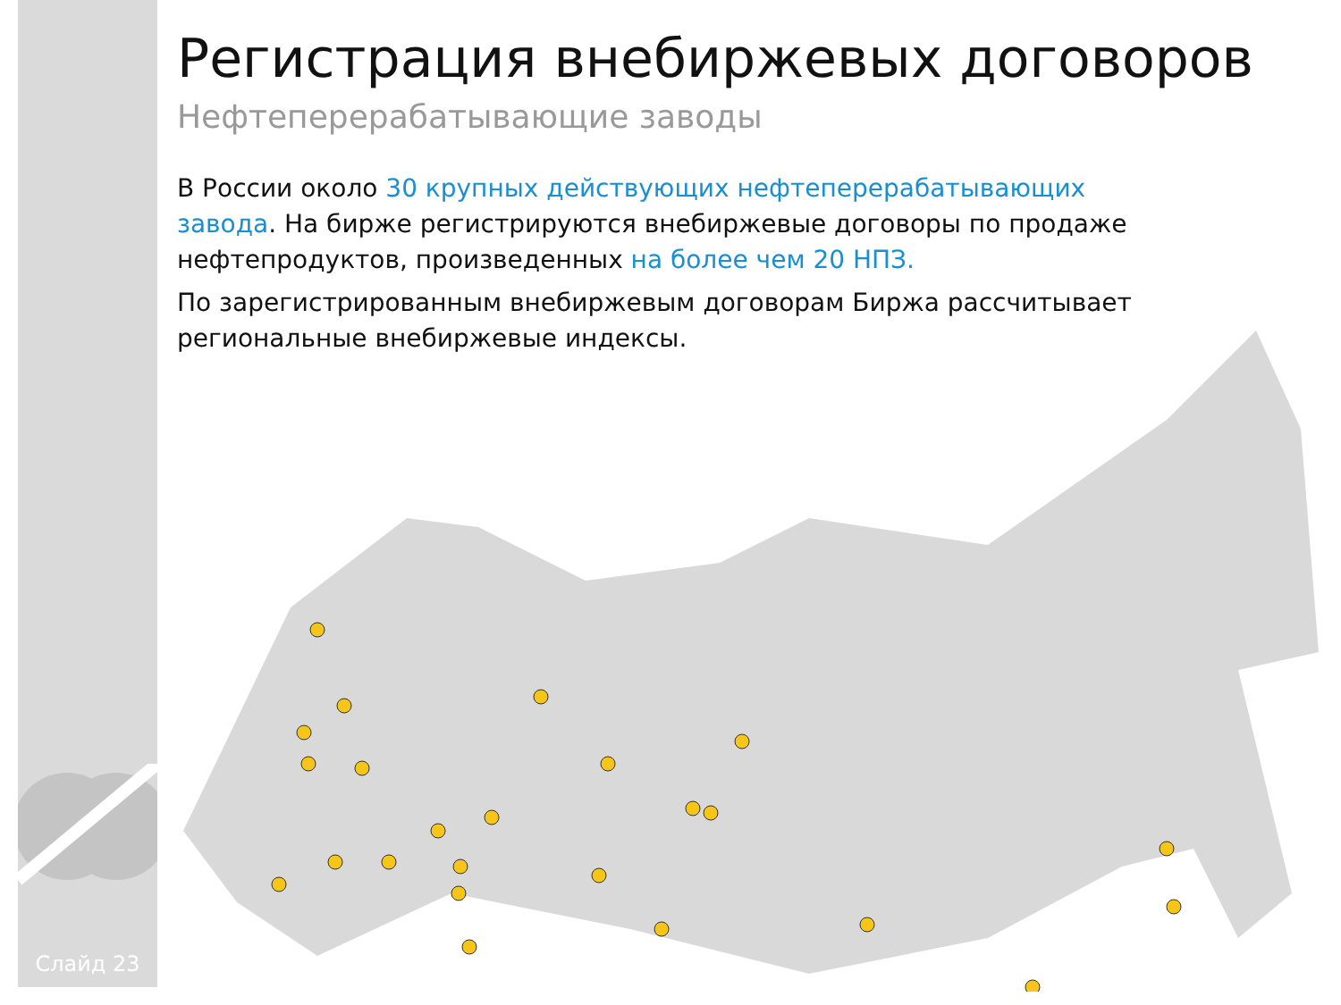Слайд 23
Регистрация внебиржевых договоров
Нефтеперерабатывающие заводы
В России около 30 крупных действующих нефтеперерабатывающих завода. На бирже регистрируются внебиржевые договоры по продаже нефтепродуктов, произведенных на более чем 20 НПЗ.
По зарегистрированным внебиржевым договорам Биржа рассчитывает региональные внебиржевые индексы.